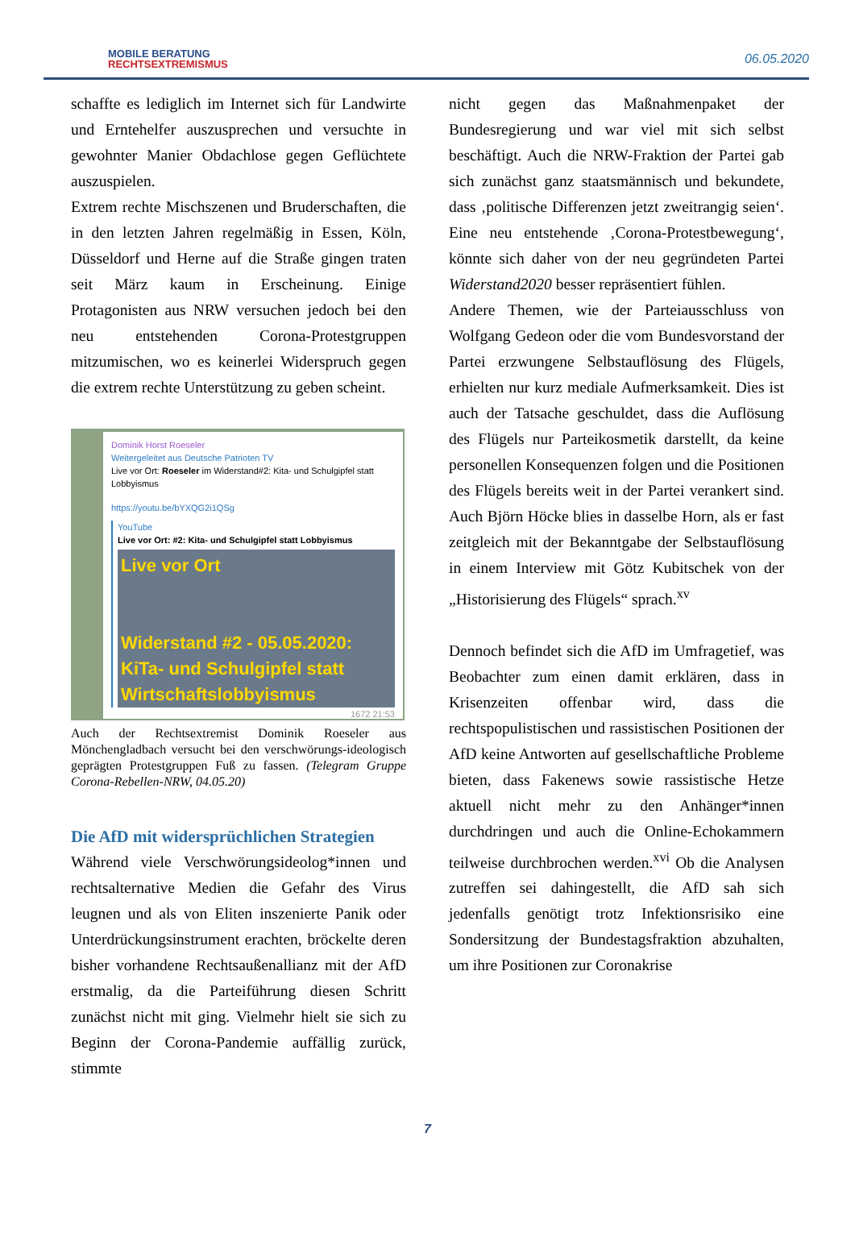MOBILE BERATUNG
RECHTSEXTREMISMUS
06.05.2020
schaffte es lediglich im Internet sich für Landwirte und Erntehelfer auszusprechen und versuchte in gewohnter Manier Obdachlose gegen Geflüchtete auszuspielen.
Extrem rechte Mischszenen und Bruderschaften, die in den letzten Jahren regelmäßig in Essen, Köln, Düsseldorf und Herne auf die Straße gingen traten seit März kaum in Erscheinung. Einige Protagonisten aus NRW versuchen jedoch bei den neu entstehenden Corona-Protestgruppen mitzumischen, wo es keinerlei Widerspruch gegen die extrem rechte Unterstützung zu geben scheint.
Dominik Horst Roeseler
Weitergeleitet aus Deutsche Patrioten TV
Live vor Ort: Roeseler im Widerstand#2: Kita- und Schulgipfel statt Lobbyismus
https://youtu.be/bYXQG2i1QSg
YouTube
Live vor Ort: #2: Kita- und Schulgipfel statt Lobbyismus
Live vor Ort
Widerstand #2 - 05.05.2020:
KiTa- und Schulgipfel statt
Wirtschaftslobbyismus
1672 21:53
Auch der Rechtsextremist Dominik Roeseler aus Mönchengladbach versucht bei den verschwörungs-ideologisch geprägten Protestgruppen Fuß zu fassen. (Telegram Gruppe Corona-Rebellen-NRW, 04.05.20)
Die AfD mit widersprüchlichen Strategien
Während viele Verschwörungsideolog*innen und rechtsalternative Medien die Gefahr des Virus leugnen und als von Eliten inszenierte Panik oder Unterdrückungsinstrument erachten, bröckelte deren bisher vorhandene Rechtsaußenallianz mit der AfD erstmalig, da die Parteiführung diesen Schritt zunächst nicht mit ging. Vielmehr hielt sie sich zu Beginn der Corona-Pandemie auffällig zurück, stimmte
nicht gegen das Maßnahmenpaket der Bundesregierung und war viel mit sich selbst beschäftigt. Auch die NRW-Fraktion der Partei gab sich zunächst ganz staatsmännisch und bekundete, dass ‚politische Differenzen jetzt zweitrangig seien‘. Eine neu entstehende ‚Corona-Protestbewegung‘, könnte sich daher von der neu gegründeten Partei Widerstand2020 besser repräsentiert fühlen.
Andere Themen, wie der Parteiausschluss von Wolfgang Gedeon oder die vom Bundesvorstand der Partei erzwungene Selbstauflösung des Flügels, erhielten nur kurz mediale Aufmerksamkeit. Dies ist auch der Tatsache geschuldet, dass die Auflösung des Flügels nur Parteikosmetik darstellt, da keine personellen Konsequenzen folgen und die Positionen des Flügels bereits weit in der Partei verankert sind. Auch Björn Höcke blies in dasselbe Horn, als er fast zeitgleich mit der Bekanntgabe der Selbstauflösung in einem Interview mit Götz Kubitschek von der „Historisierung des Flügels“ sprach.<sup>xv</sup>
Dennoch befindet sich die AfD im Umfragetief, was Beobachter zum einen damit erklären, dass in Krisenzeiten offenbar wird, dass die rechtspopulistischen und rassistischen Positionen der AfD keine Antworten auf gesellschaftliche Probleme bieten, dass Fakenews sowie rassistische Hetze aktuell nicht mehr zu den Anhänger*innen durchdringen und auch die Online-Echokammern teilweise durchbrochen werden.<sup>xvi</sup> Ob die Analysen zutreffen sei dahingestellt, die AfD sah sich jedenfalls genötigt trotz Infektionsrisiko eine Sondersitzung der Bundestagsfraktion abzuhalten, um ihre Positionen zur Coronakrise
7